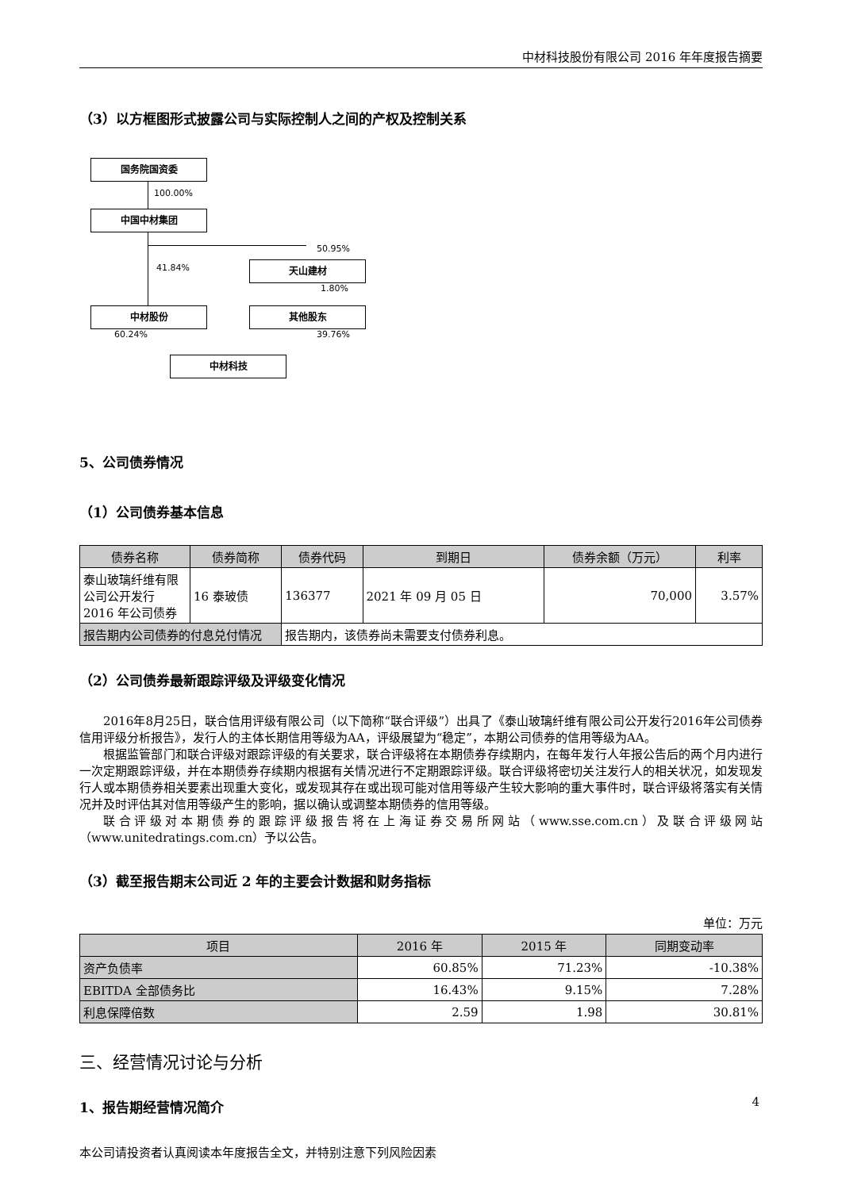中材科技股份有限公司 2016 年年度报告摘要
（3）以方框图形式披露公司与实际控制人之间的产权及控制关系
国务院国资委
100.00%
中国中材集团
50.95%
41.84% 天山建材
1.80%
中材股份 其他股东
60.24% 39.76%
中材科技
5、公司债券情况
（1）公司债券基本信息
| 债券名称 | 债券简称 | 债券代码 | 到期日 | 债券余额（万元） | 利率 |
| --- | --- | --- | --- | --- | --- |
| 泰山玻璃纤维有限公司公开发行 2016 年公司债券 | 16 泰玻债 | 136377 | 2021 年 09 月 05 日 | 70,000 | 3.57% |
| 报告期内公司债券的付息兑付情况 | | 报告期内，该债券尚未需要支付债券利息。 | | | |
（2）公司债券最新跟踪评级及评级变化情况
2016年8月25日，联合信用评级有限公司（以下简称“联合评级”）出具了《泰山玻璃纤维有限公司公开发行2016年公司债券信用评级分析报告》，发行人的主体长期信用等级为AA，评级展望为“稳定”，本期公司债券的信用等级为AA。
根据监管部门和联合评级对跟踪评级的有关要求，联合评级将在本期债券存续期内，在每年发行人年报公告后的两个月内进行一次定期跟踪评级，并在本期债券存续期内根据有关情况进行不定期跟踪评级。联合评级将密切关注发行人的相关状况，如发现发行人或本期债券相关要素出现重大变化，或发现其存在或出现可能对信用等级产生较大影响的重大事件时，联合评级将落实有关情况并及时评估其对信用等级产生的影响，据以确认或调整本期债券的信用等级。
联合评级对本期债券的跟踪评级报告将在上海证券交易所网站（www.sse.com.cn）及联合评级网站（www.unitedratings.com.cn）予以公告。
（3）截至报告期末公司近 2 年的主要会计数据和财务指标
单位：万元
| 项目 | 2016 年 | 2015 年 | 同期变动率 |
| --- | --- | --- | --- |
| 资产负债率 | 60.85% | 71.23% | -10.38% |
| EBITDA 全部债务比 | 16.43% | 9.15% | 7.28% |
| 利息保障倍数 | 2.59 | 1.98 | 30.81% |
三、经营情况讨论与分析
1、报告期经营情况简介
本公司请投资者认真阅读本年度报告全文，并特别注意下列风险因素
4